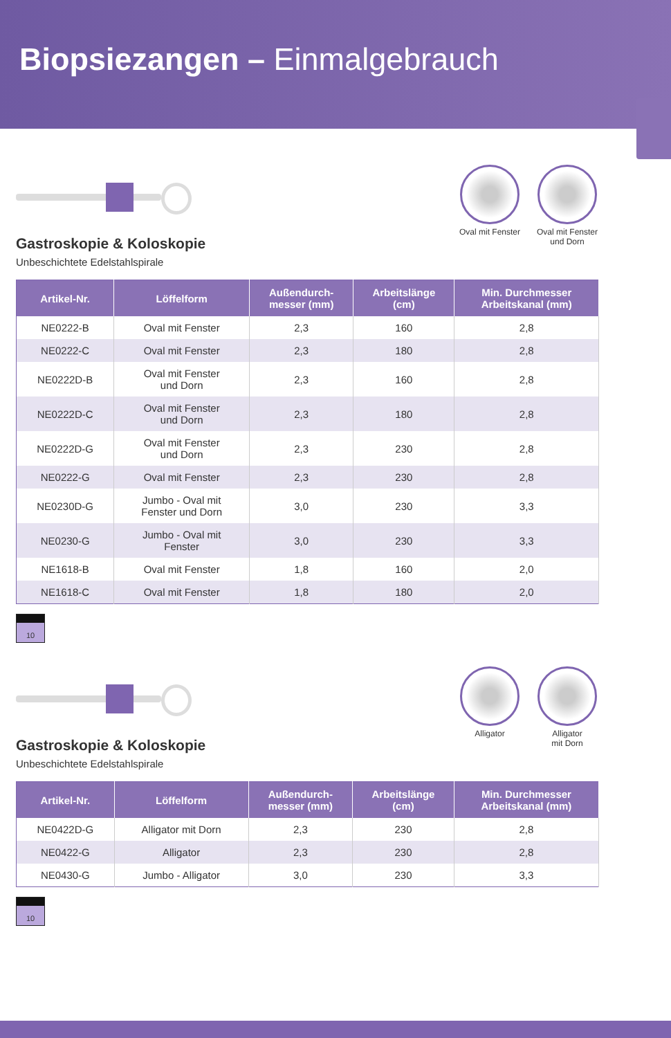Biopsiezangen – Einmalgebrauch
Gastroskopie & Koloskopie
Unbeschichtete Edelstahlspirale
Oval mit Fenster
Oval mit Fenster und Dorn
| Artikel-Nr. | Löffelform | Außendurch- messer (mm) | Arbeitslänge (cm) | Min. Durchmesser Arbeitskanal (mm) |
| --- | --- | --- | --- | --- |
| NE0222-B | Oval mit Fenster | 2,3 | 160 | 2,8 |
| NE0222-C | Oval mit Fenster | 2,3 | 180 | 2,8 |
| NE0222D-B | Oval mit Fenster und Dorn | 2,3 | 160 | 2,8 |
| NE0222D-C | Oval mit Fenster und Dorn | 2,3 | 180 | 2,8 |
| NE0222D-G | Oval mit Fenster und Dorn | 2,3 | 230 | 2,8 |
| NE0222-G | Oval mit Fenster | 2,3 | 230 | 2,8 |
| NE0230D-G | Jumbo - Oval mit Fenster und Dorn | 3,0 | 230 | 3,3 |
| NE0230-G | Jumbo - Oval mit Fenster | 3,0 | 230 | 3,3 |
| NE1618-B | Oval mit Fenster | 1,8 | 160 | 2,0 |
| NE1618-C | Oval mit Fenster | 1,8 | 180 | 2,0 |
10
Gastroskopie & Koloskopie
Unbeschichtete Edelstahlspirale
Alligator Alligator
mit Dorn
| Artikel-Nr. | Löffelform | Außendurch- messer (mm) | Arbeitslänge (cm) | Min. Durchmesser Arbeitskanal (mm) |
| --- | --- | --- | --- | --- |
| NE0422D-G | Alligator mit Dorn | 2,3 | 230 | 2,8 |
| NE0422-G | Alligator | 2,3 | 230 | 2,8 |
| NE0430-G | Jumbo - Alligator | 3,0 | 230 | 3,3 |
10